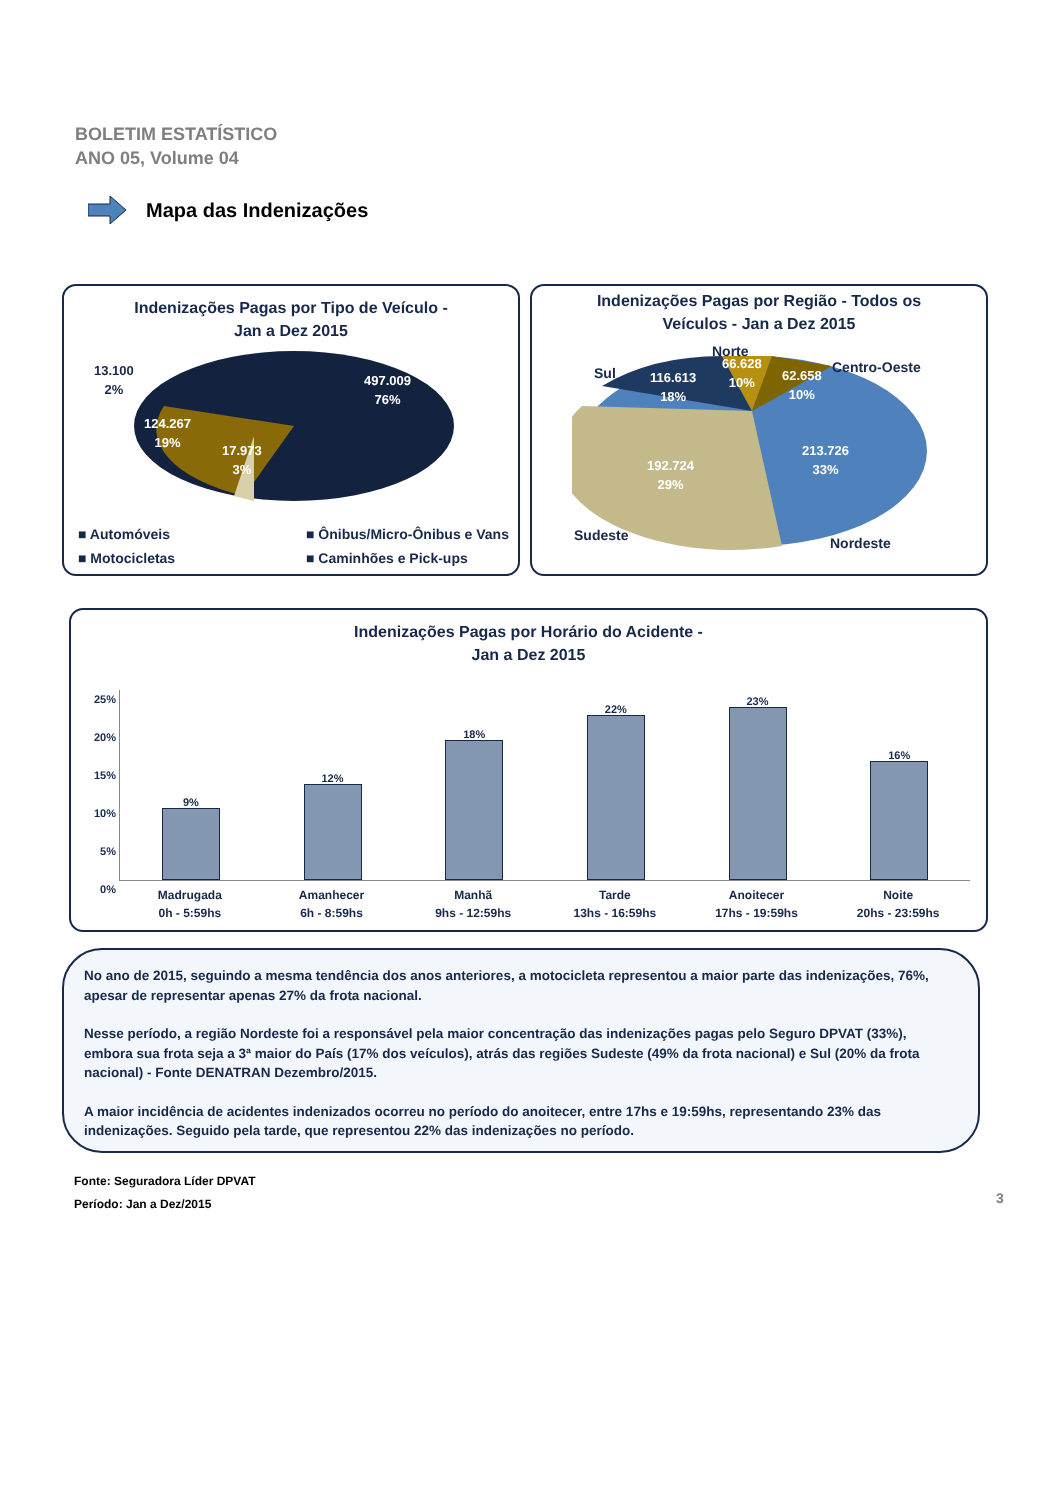BOLETIM ESTATÍSTICO
ANO 05, Volume 04
Mapa das Indenizações
Indenizações Pagas por Tipo de Veículo -
Jan a Dez 2015
13.100
2%
497.009
76%
124.267
19%
17.973
3%
■ Automóveis ■ Ônibus/Micro-Ônibus e Vans ■ Motocicletas ■ Caminhões e Pick-ups
Indenizações Pagas por Região - Todos os
Veículos - Jan a Dez 2015
Norte
Sul Centro-Oeste
116.613
18%
66.628
10%
62.658
10%
213.726
33%
192.724
29%
Sudeste Nordeste
Indenizações Pagas por Horário do Acidente -
Jan a Dez 2015
25%
20%
15%
10%
5%
0%
9%
12%
18%
22%
23%
16%
Madrugada
0h - 5:59hs
Amanhecer
6h - 8:59hs
Manhã
9hs - 12:59hs
Tarde
13hs - 16:59hs
Anoitecer
17hs - 19:59hs
Noite
20hs - 23:59hs
No ano de 2015, seguindo a mesma tendência dos anos anteriores, a motocicleta representou a maior parte das indenizações, 76%, apesar de representar apenas 27% da frota nacional.
Nesse período, a região Nordeste foi a responsável pela maior concentração das indenizações pagas pelo Seguro DPVAT (33%), embora sua frota seja a 3ª maior do País (17% dos veículos), atrás das regiões Sudeste (49% da frota nacional) e Sul (20% da frota nacional) - Fonte DENATRAN Dezembro/2015.
A maior incidência de acidentes indenizados ocorreu no período do anoitecer, entre 17hs e 19:59hs, representando 23% das indenizações. Seguido pela tarde, que representou 22% das indenizações no período.
Fonte: Seguradora Líder DPVAT
Período: Jan a Dez/2015
3